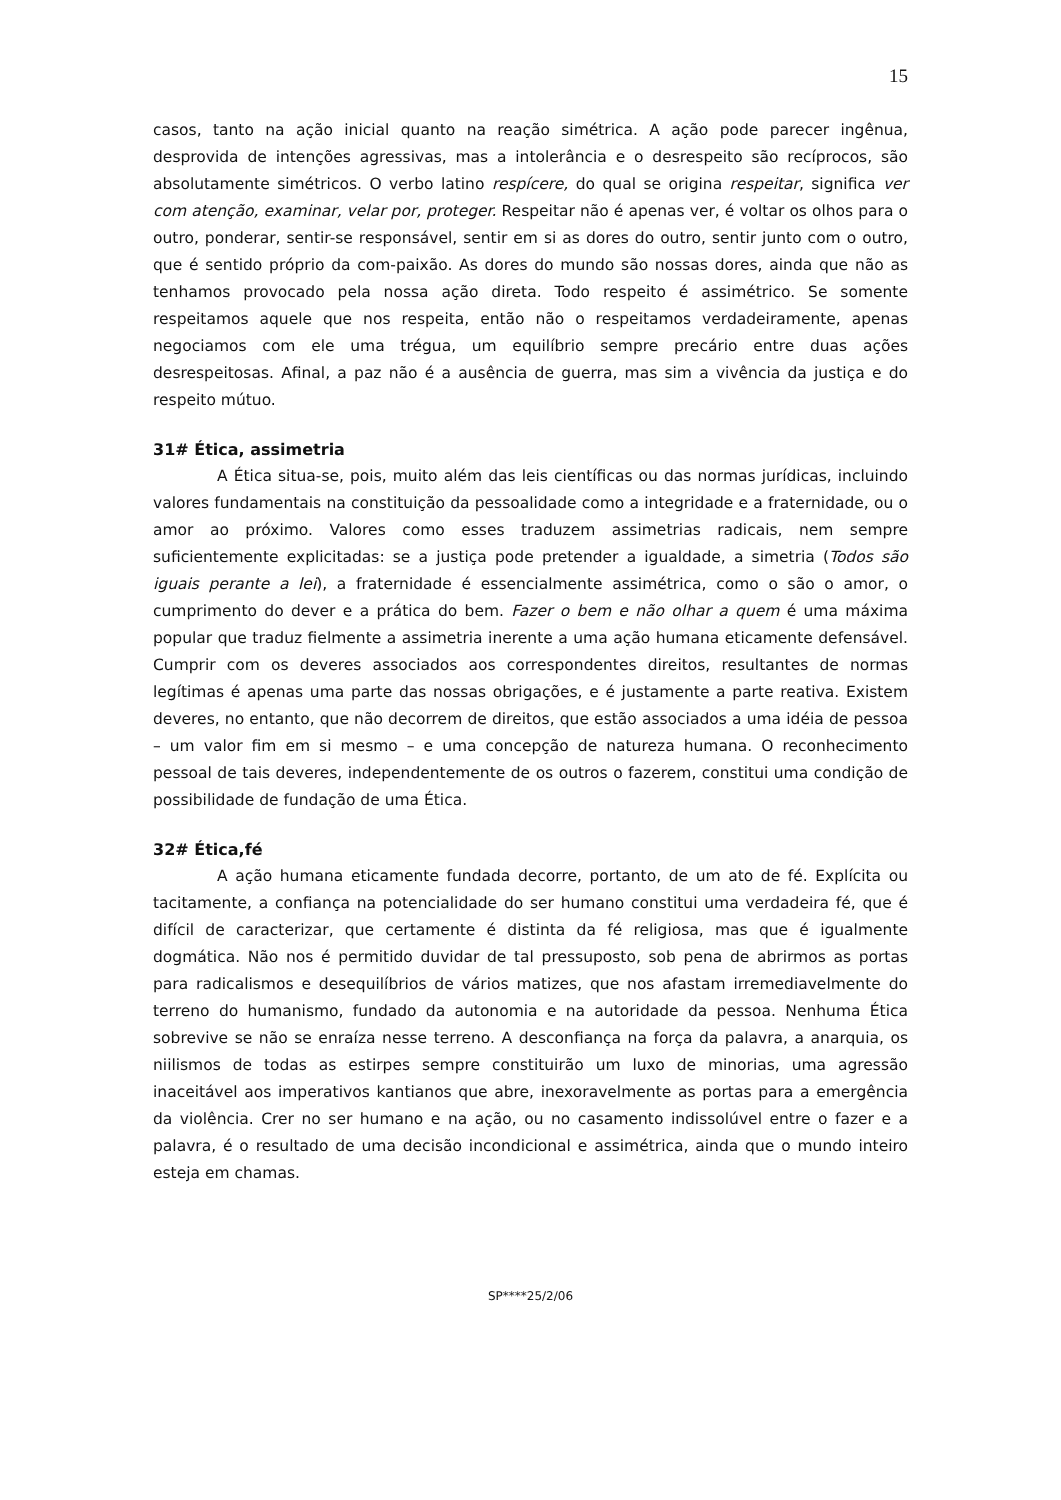15
casos, tanto na ação inicial quanto na reação simétrica. A ação pode parecer ingênua, desprovida de intenções agressivas, mas a intolerância e o desrespeito são recíprocos, são absolutamente simétricos. O verbo latino respícere, do qual se origina respeitar, significa ver com atenção, examinar, velar por, proteger. Respeitar não é apenas ver, é voltar os olhos para o outro, ponderar, sentir-se responsável, sentir em si as dores do outro, sentir junto com o outro, que é sentido próprio da com-paixão. As dores do mundo são nossas dores, ainda que não as tenhamos provocado pela nossa ação direta. Todo respeito é assimétrico. Se somente respeitamos aquele que nos respeita, então não o respeitamos verdadeiramente, apenas negociamos com ele uma trégua, um equilíbrio sempre precário entre duas ações desrespeitosas. Afinal, a paz não é a ausência de guerra, mas sim a vivência da justiça e do respeito mútuo.
31# Ética, assimetria
A Ética situa-se, pois, muito além das leis científicas ou das normas jurídicas, incluindo valores fundamentais na constituição da pessoalidade como a integridade e a fraternidade, ou o amor ao próximo. Valores como esses traduzem assimetrias radicais, nem sempre suficientemente explicitadas: se a justiça pode pretender a igualdade, a simetria (Todos são iguais perante a lei), a fraternidade é essencialmente assimétrica, como o são o amor, o cumprimento do dever e a prática do bem. Fazer o bem e não olhar a quem é uma máxima popular que traduz fielmente a assimetria inerente a uma ação humana eticamente defensável. Cumprir com os deveres associados aos correspondentes direitos, resultantes de normas legítimas é apenas uma parte das nossas obrigações, e é justamente a parte reativa. Existem deveres, no entanto, que não decorrem de direitos, que estão associados a uma idéia de pessoa – um valor fim em si mesmo – e uma concepção de natureza humana. O reconhecimento pessoal de tais deveres, independentemente de os outros o fazerem, constitui uma condição de possibilidade de fundação de uma Ética.
32# Ética,fé
A ação humana eticamente fundada decorre, portanto, de um ato de fé. Explícita ou tacitamente, a confiança na potencialidade do ser humano constitui uma verdadeira fé, que é difícil de caracterizar, que certamente é distinta da fé religiosa, mas que é igualmente dogmática. Não nos é permitido duvidar de tal pressuposto, sob pena de abrirmos as portas para radicalismos e desequilíbrios de vários matizes, que nos afastam irremediavelmente do terreno do humanismo, fundado da autonomia e na autoridade da pessoa. Nenhuma Ética sobrevive se não se enraíza nesse terreno. A desconfiança na força da palavra, a anarquia, os niilismos de todas as estirpes sempre constituirão um luxo de minorias, uma agressão inaceitável aos imperativos kantianos que abre, inexoravelmente as portas para a emergência da violência. Crer no ser humano e na ação, ou no casamento indissolúvel entre o fazer e a palavra, é o resultado de uma decisão incondicional e assimétrica, ainda que o mundo inteiro esteja em chamas.
SP****25/2/06